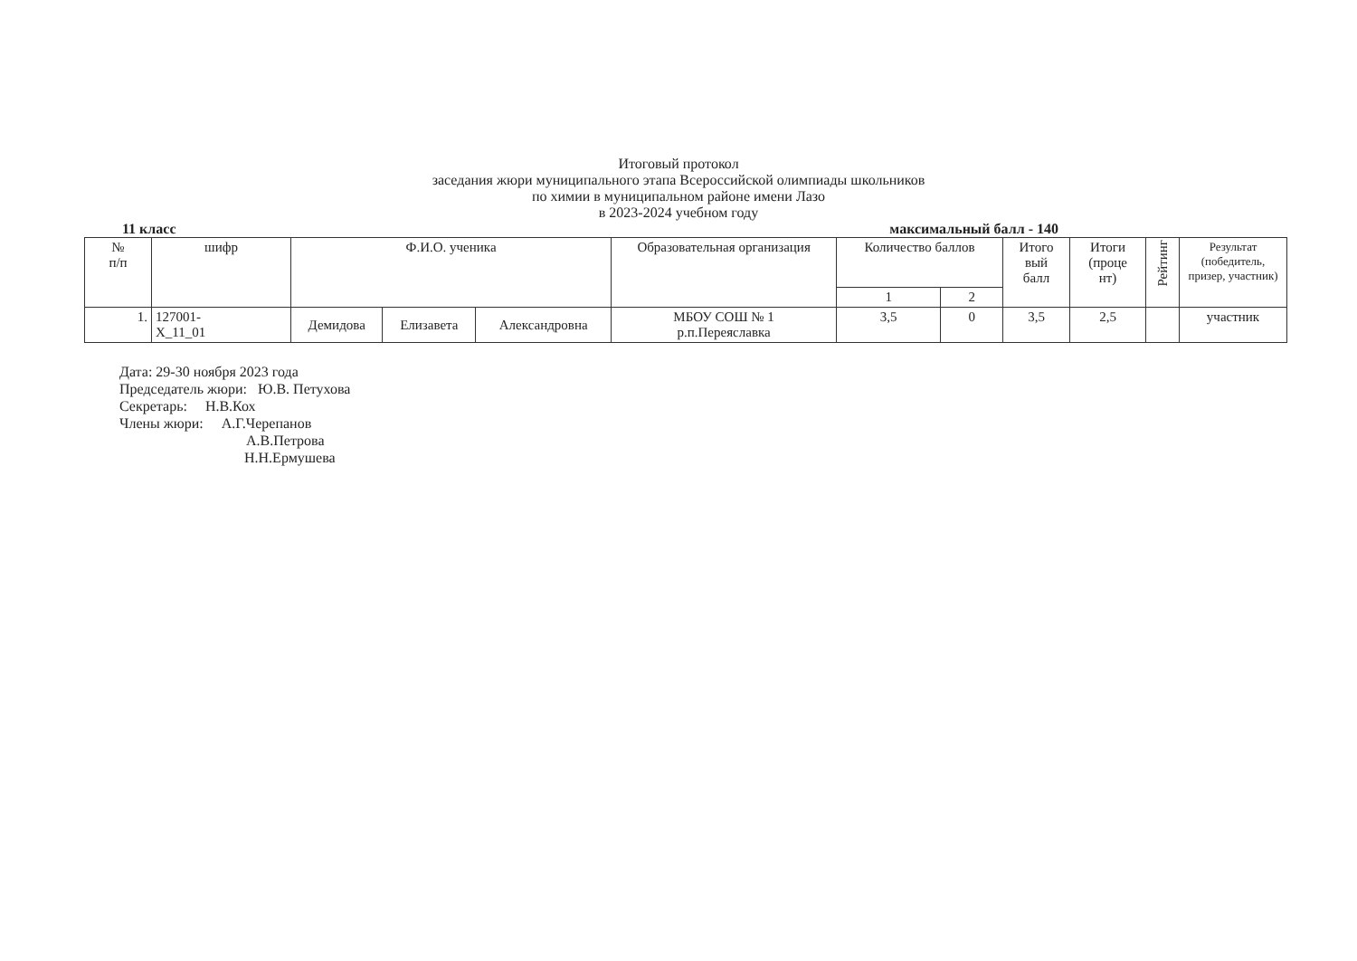Итоговый протокол
заседания жюри муниципального этапа Всероссийской олимпиады школьников
по химии в муниципальном районе имени Лазо
в 2023-2024 учебном году
11 класс максимальный балл - 140
| № п/п | шифр | Ф.И.О. ученика | | | Образовательная организация | Количество баллов | | Итого вый балл | Итоги (проце нт) | Рейтинг | Результат (победитель, призер, участник) |
| --- | --- | --- | --- | --- | --- | --- | --- | --- | --- | --- | --- |
| | | | | | | 1 | 2 | | | | |
| 1. | 127001- Х_11_01 | Демидова | Елизавета | Александровна | МБОУ СОШ № 1 р.п.Переяславка | 3,5 | 0 | 3,5 | 2,5 | | участник |
Дата: 29-30 ноября 2023 года
Председатель жюри: Ю.В. Петухова
Секретарь: Н.В.Кох
Члены жюри: А.Г.Черепанов
А.В.Петрова
Н.Н.Ермушева